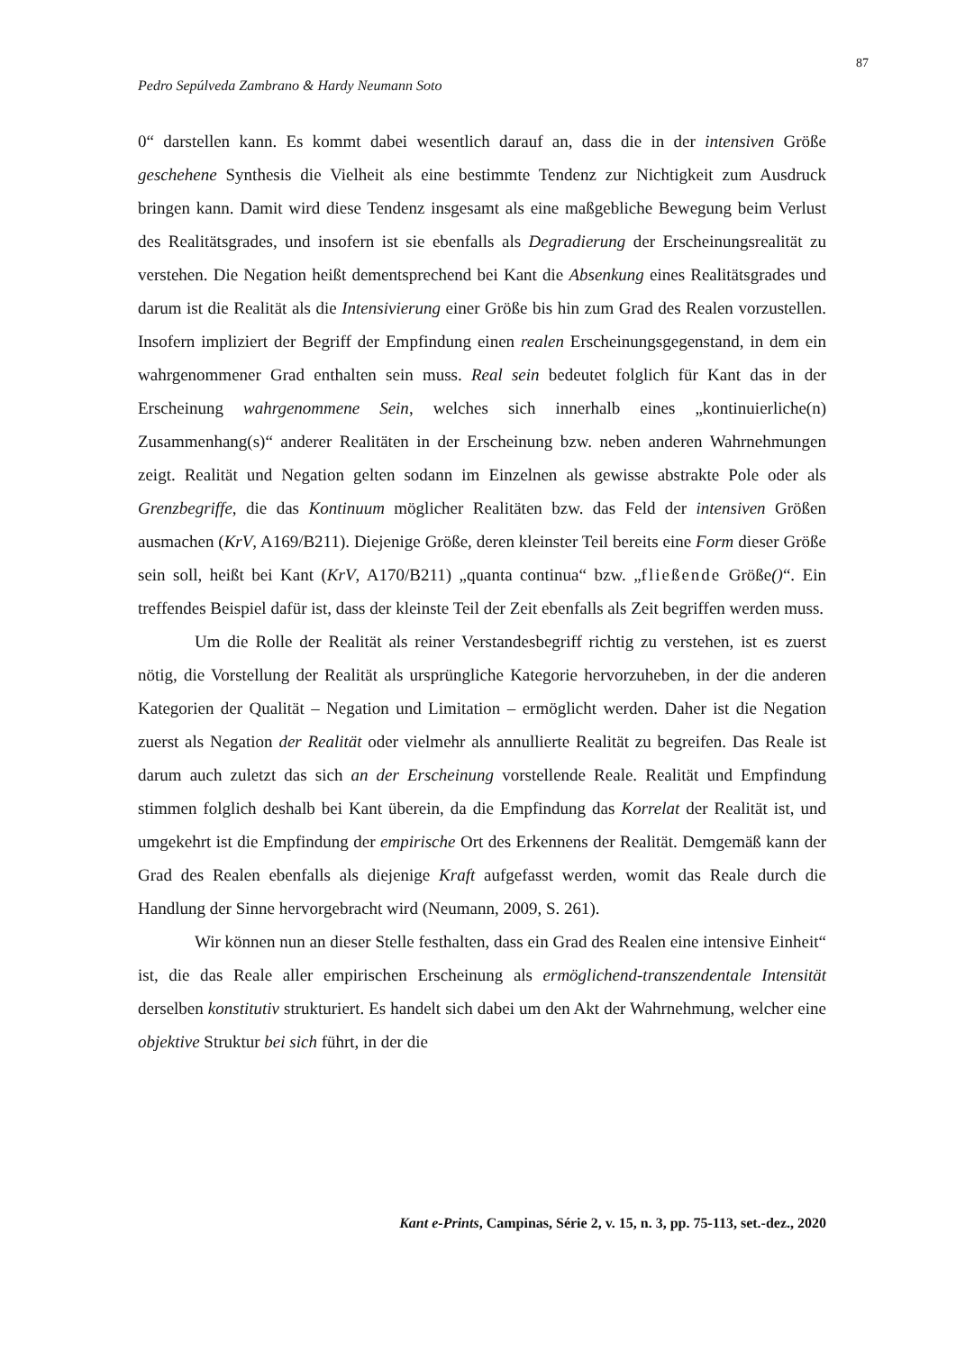87
Pedro Sepúlveda Zambrano & Hardy Neumann Soto
0“ darstellen kann. Es kommt dabei wesentlich darauf an, dass die in der intensiven Größe geschehene Synthesis die Vielheit als eine bestimmte Tendenz zur Nichtigkeit zum Ausdruck bringen kann. Damit wird diese Tendenz insgesamt als eine maßgebliche Bewegung beim Verlust des Realitätsgrades, und insofern ist sie ebenfalls als Degradierung der Erscheinungsrealität zu verstehen. Die Negation heißt dementsprechend bei Kant die Absenkung eines Realitätsgrades und darum ist die Realität als die Intensivierung einer Größe bis hin zum Grad des Realen vorzustellen. Insofern impliziert der Begriff der Empfindung einen realen Erscheinungsgegenstand, in dem ein wahrgenommener Grad enthalten sein muss. Real sein bedeutet folglich für Kant das in der Erscheinung wahrgenommene Sein, welches sich innerhalb eines „kontinuierliche(n) Zusammenhang(s)“ anderer Realitäten in der Erscheinung bzw. neben anderen Wahrnehmungen zeigt. Realität und Negation gelten sodann im Einzelnen als gewisse abstrakte Pole oder als Grenzbegriffe, die das Kontinuum möglicher Realitäten bzw. das Feld der intensiven Größen ausmachen (KrV, A169/B211). Diejenige Größe, deren kleinster Teil bereits eine Form dieser Größe sein soll, heißt bei Kant (KrV, A170/B211) „quanta continua“ bzw. „fließende Größe()“. Ein treffendes Beispiel dafür ist, dass der kleinste Teil der Zeit ebenfalls als Zeit begriffen werden muss.
Um die Rolle der Realität als reiner Verstandesbegriff richtig zu verstehen, ist es zuerst nötig, die Vorstellung der Realität als ursprüngliche Kategorie hervorzuheben, in der die anderen Kategorien der Qualität – Negation und Limitation – ermöglicht werden. Daher ist die Negation zuerst als Negation der Realität oder vielmehr als annullierte Realität zu begreifen. Das Reale ist darum auch zuletzt das sich an der Erscheinung vorstellende Reale. Realität und Empfindung stimmen folglich deshalb bei Kant überein, da die Empfindung das Korrelat der Realität ist, und umgekehrt ist die Empfindung der empirische Ort des Erkennens der Realität. Demgemäß kann der Grad des Realen ebenfalls als diejenige Kraft aufgefasst werden, womit das Reale durch die Handlung der Sinne hervorgebracht wird (Neumann, 2009, S. 261).
Wir können nun an dieser Stelle festhalten, dass ein Grad des Realen eine intensive Einheit“ ist, die das Reale aller empirischen Erscheinung als ermöglichend-transzendentale Intensität derselben konstitutiv strukturiert. Es handelt sich dabei um den Akt der Wahrnehmung, welcher eine objektive Struktur bei sich führt, in der die
Kant e-Prints, Campinas, Série 2, v. 15, n. 3, pp. 75-113, set.-dez., 2020